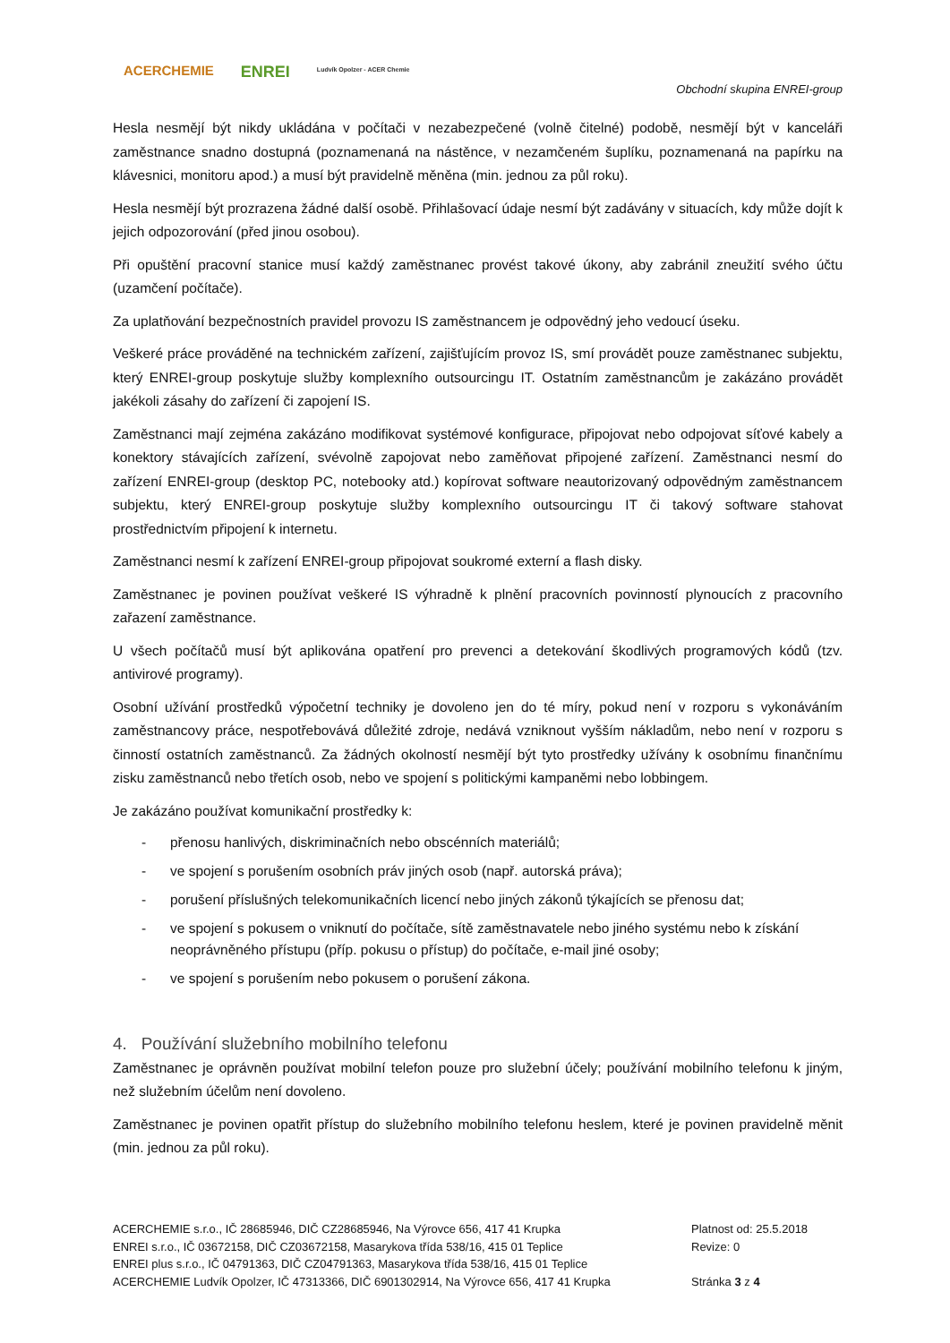ACERCHEMIE
ENREI
Ludvík Opolzer - ACER Chemie
Obchodní skupina ENREI-group
Hesla nesmějí být nikdy ukládána v počítači v nezabezpečené (volně čitelné) podobě, nesmějí být v kanceláři zaměstnance snadno dostupná (poznamenaná na nástěnce, v nezamčeném šuplíku, poznamenaná na papírku na klávesnici, monitoru apod.) a musí být pravidelně měněna (min. jednou za půl roku).
Hesla nesmějí být prozrazena žádné další osobě. Přihlašovací údaje nesmí být zadávány v situacích, kdy může dojít k jejich odpozorování (před jinou osobou).
Při opuštění pracovní stanice musí každý zaměstnanec provést takové úkony, aby zabránil zneužití svého účtu (uzamčení počítače).
Za uplatňování bezpečnostních pravidel provozu IS zaměstnancem je odpovědný jeho vedoucí úseku.
Veškeré práce prováděné na technickém zařízení, zajišťujícím provoz IS, smí provádět pouze zaměstnanec subjektu, který ENREI-group poskytuje služby komplexního outsourcingu IT. Ostatním zaměstnancům je zakázáno provádět jakékoli zásahy do zařízení či zapojení IS.
Zaměstnanci mají zejména zakázáno modifikovat systémové konfigurace, připojovat nebo odpojovat síťové kabely a konektory stávajících zařízení, svévolně zapojovat nebo zaměňovat připojené zařízení. Zaměstnanci nesmí do zařízení ENREI-group (desktop PC, notebooky atd.) kopírovat software neautorizovaný odpovědným zaměstnancem subjektu, který ENREI-group poskytuje služby komplexního outsourcingu IT či takový software stahovat prostřednictvím připojení k internetu.
Zaměstnanci nesmí k zařízení ENREI-group připojovat soukromé externí a flash disky.
Zaměstnanec je povinen používat veškeré IS výhradně k plnění pracovních povinností plynoucích z pracovního zařazení zaměstnance.
U všech počítačů musí být aplikována opatření pro prevenci a detekování škodlivých programových kódů (tzv. antivirové programy).
Osobní užívání prostředků výpočetní techniky je dovoleno jen do té míry, pokud není v rozporu s vykonáváním zaměstnancovy práce, nespotřebovává důležité zdroje, nedává vzniknout vyšším nákladům, nebo není v rozporu s činností ostatních zaměstnanců. Za žádných okolností nesmějí být tyto prostředky užívány k osobnímu finančnímu zisku zaměstnanců nebo třetích osob, nebo ve spojení s politickými kampaněmi nebo lobbingem.
Je zakázáno používat komunikační prostředky k:
- přenosu hanlivých, diskriminačních nebo obscénních materiálů;
- ve spojení s porušením osobních práv jiných osob (např. autorská práva);
- porušení příslušných telekomunikačních licencí nebo jiných zákonů týkajících se přenosu dat;
- ve spojení s pokusem o vniknutí do počítače, sítě zaměstnavatele nebo jiného systému nebo k získání neoprávněného přístupu (příp. pokusu o přístup) do počítače, e-mail jiné osoby;
- ve spojení s porušením nebo pokusem o porušení zákona.
4. Používání služebního mobilního telefonu
Zaměstnanec je oprávněn používat mobilní telefon pouze pro služební účely; používání mobilního telefonu k jiným, než služebním účelům není dovoleno.
Zaměstnanec je povinen opatřit přístup do služebního mobilního telefonu heslem, které je povinen pravidelně měnit (min. jednou za půl roku).
ACERCHEMIE s.r.o., IČ 28685946, DIČ CZ28685946, Na Výrovce 656, 417 41 Krupka
ENREI s.r.o., IČ 03672158, DIČ CZ03672158, Masarykova třída 538/16, 415 01 Teplice
ENREI plus s.r.o., IČ 04791363, DIČ CZ04791363, Masarykova třída 538/16, 415 01 Teplice
ACERCHEMIE Ludvík Opolzer, IČ 47313366, DIČ 6901302914, Na Výrovce 656, 417 41 Krupka
Platnost od: 25.5.2018
Revize: 0
Stránka 3 z 4